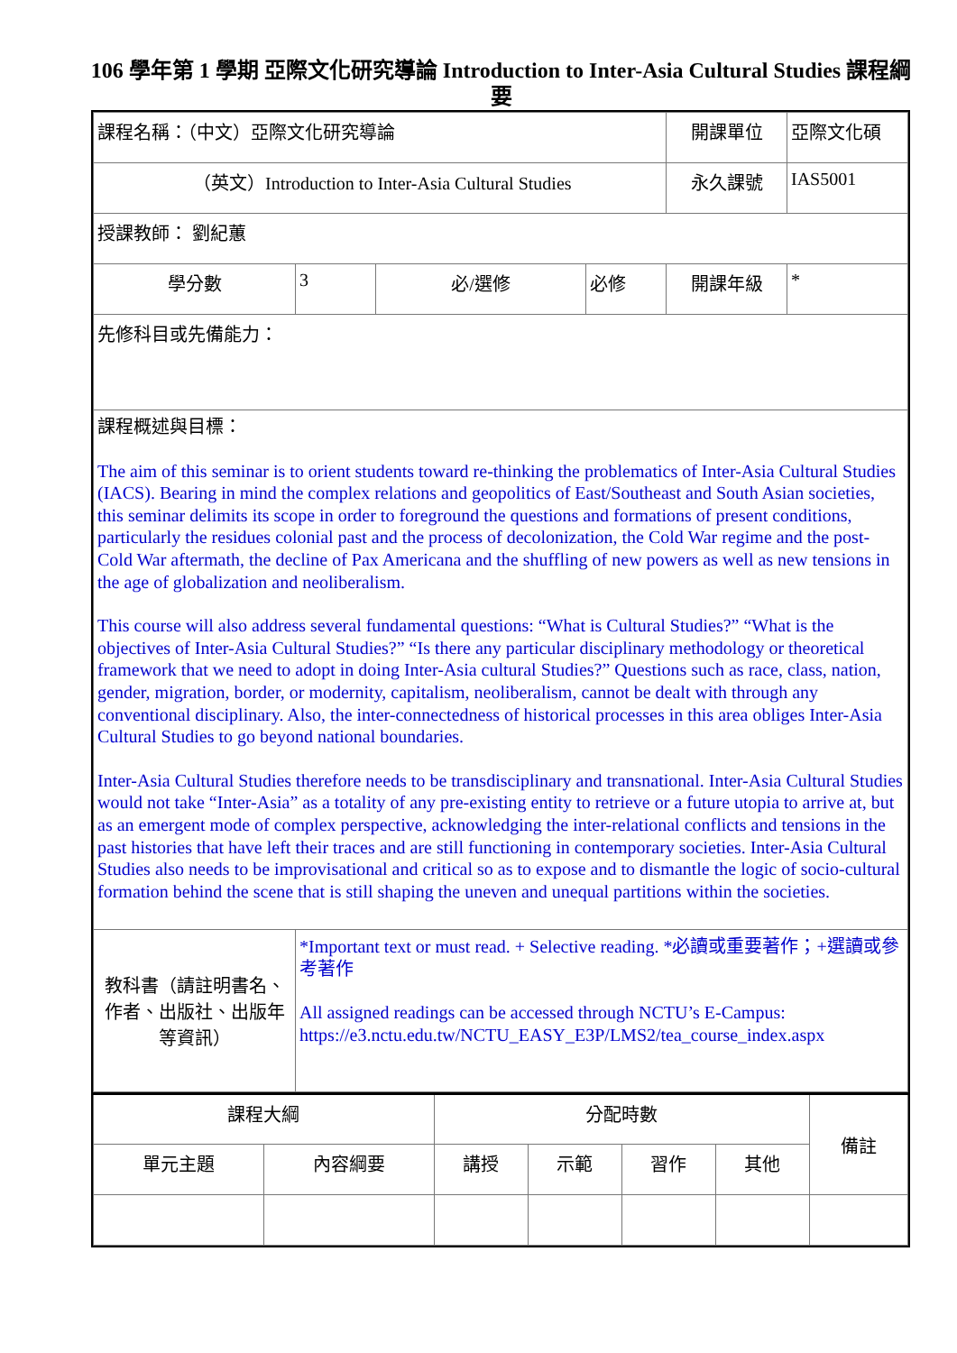106 學年第 1 學期 亞際文化研究導論 Introduction to Inter-Asia Cultural Studies 課程綱要
| 課程名稱：（中文）亞際文化研究導論 | | | | 開課單位 | 亞際文化碩 |
| （英文）Introduction to Inter-Asia Cultural Studies | | | | 永久課號 | IAS5001 |
| 授課教師： 劉紀蕙 | | | | | |
| 學分數 | 3 | 必/選修 | 必修 | 開課年級 | * |
| 先修科目或先備能力： | | | | | |
| 課程概述與目標： The aim of this seminar is to orient students toward re-thinking the problematics of Inter-Asia Cultural Studies (IACS). Bearing in mind the complex relations and geopolitics of East/Southeast and South Asian societies, this seminar delimits its scope in order to foreground the questions and formations of present conditions, particularly the residues colonial past and the process of decolonization, the Cold War regime and the post-Cold War aftermath, the decline of Pax Americana and the shuffling of new powers as well as new tensions in the age of globalization and neoliberalism. This course will also address several fundamental questions: “What is Cultural Studies?” “What is the objectives of Inter-Asia Cultural Studies?” “Is there any particular disciplinary methodology or theoretical framework that we need to adopt in doing Inter-Asia cultural Studies?” Questions such as race, class, nation, gender, migration, border, or modernity, capitalism, neoliberalism, cannot be dealt with through any conventional disciplinary. Also, the inter-connectedness of historical processes in this area obliges Inter-Asia Cultural Studies to go beyond national boundaries. Inter-Asia Cultural Studies therefore needs to be transdisciplinary and transnational. Inter-Asia Cultural Studies would not take “Inter-Asia” as a totality of any pre-existing entity to retrieve or a future utopia to arrive at, but as an emergent mode of complex perspective, acknowledging the inter-relational conflicts and tensions in the past histories that have left their traces and are still functioning in contemporary societies. Inter-Asia Cultural Studies also needs to be improvisational and critical so as to expose and to dismantle the logic of socio-cultural formation behind the scene that is still shaping the uneven and unequal partitions within the societies. | | | | | |
| 教科書（請註明書名、作者、出版社、出版年等資訊） | *Important text or must read. + Selective reading. *必讀或重要著作；+選讀或參考著作 All assigned readings can be accessed through NCTU’s E-Campus: https://e3.nctu.edu.tw/NCTU_EASY_E3P/LMS2/tea_course_index.aspx | | | | |
| 課程大綱 | | 分配時數 | | | | 備註 |
| 單元主題 | 內容綱要 | 講授 | 示範 | 習作 | 其他 | |